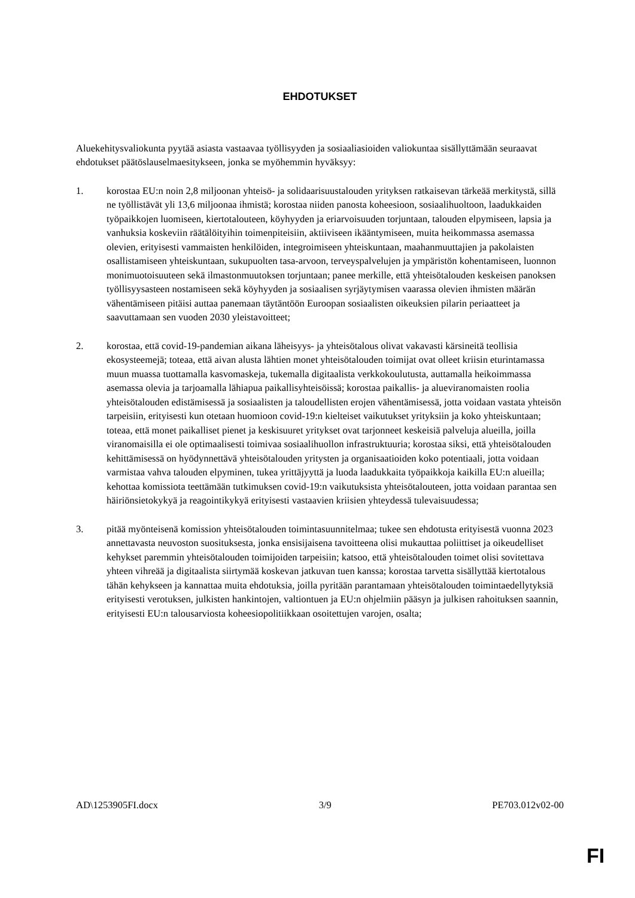EHDOTUKSET
Aluekehitysvaliokunta pyytää asiasta vastaavaa työllisyyden ja sosiaaliasioiden valiokuntaa sisällyttämään seuraavat ehdotukset päätöslauselmaesitykseen, jonka se myöhemmin hyväksyy:
1. korostaa EU:n noin 2,8 miljoonan yhteisö- ja solidaarisuustalouden yrityksen ratkaisevan tärkeää merkitystä, sillä ne työllistävät yli 13,6 miljoonaa ihmistä; korostaa niiden panosta koheesioon, sosiaalihuoltoon, laadukkaiden työpaikkojen luomiseen, kiertotalouteen, köyhyyden ja eriarvoisuuden torjuntaan, talouden elpymiseen, lapsia ja vanhuksia koskeviin räätälöityihin toimenpiteisiin, aktiiviseen ikääntymiseen, muita heikommassa asemassa olevien, erityisesti vammaisten henkilöiden, integroimiseen yhteiskuntaan, maahanmuuttajien ja pakolaisten osallistamiseen yhteiskuntaan, sukupuolten tasa-arvoon, terveyspalvelujen ja ympäristön kohentamiseen, luonnon monimuotoisuuteen sekä ilmastonmuutoksen torjuntaan; panee merkille, että yhteisötalouden keskeisen panoksen työllisyysasteen nostamiseen sekä köyhyyden ja sosiaalisen syrjäytymisen vaarassa olevien ihmisten määrän vähentämiseen pitäisi auttaa panemaan täytäntöön Euroopan sosiaalisten oikeuksien pilarin periaatteet ja saavuttamaan sen vuoden 2030 yleistavoitteet;
2. korostaa, että covid-19-pandemian aikana läheisyys- ja yhteisötalous olivat vakavasti kärsineitä teollisia ekosysteemejä; toteaa, että aivan alusta lähtien monet yhteisötalouden toimijat ovat olleet kriisin eturintamassa muun muassa tuottamalla kasvomaskeja, tukemalla digitaalista verkkokoulutusta, auttamalla heikoimmassa asemassa olevia ja tarjoamalla lähiapua paikallisyhteisöissä; korostaa paikallis- ja alueviranomaisten roolia yhteisötalouden edistämisessä ja sosiaalisten ja taloudellisten erojen vähentämisessä, jotta voidaan vastata yhteisön tarpeisiin, erityisesti kun otetaan huomioon covid-19:n kielteiset vaikutukset yrityksiin ja koko yhteiskuntaan; toteaa, että monet paikalliset pienet ja keskisuuret yritykset ovat tarjonneet keskeisiä palveluja alueilla, joilla viranomaisilla ei ole optimaalisesti toimivaa sosiaalihuollon infrastruktuuria; korostaa siksi, että yhteisötalouden kehittämisessä on hyödynnettävä yhteisötalouden yritysten ja organisaatioiden koko potentiaali, jotta voidaan varmistaa vahva talouden elpyminen, tukea yrittäjyyttä ja luoda laadukkaita työpaikkoja kaikilla EU:n alueilla; kehottaa komissiota teettämään tutkimuksen covid-19:n vaikutuksista yhteisötalouteen, jotta voidaan parantaa sen häiriönsietokykyä ja reagointikykyä erityisesti vastaavien kriisien yhteydessä tulevaisuudessa;
3. pitää myönteisenä komission yhteisötalouden toimintasuunnitelmaa; tukee sen ehdotusta erityisestä vuonna 2023 annettavasta neuvoston suosituksesta, jonka ensisijaisena tavoitteena olisi mukauttaa poliittiset ja oikeudelliset kehykset paremmin yhteisötalouden toimijoiden tarpeisiin; katsoo, että yhteisötalouden toimet olisi sovitettava yhteen vihreää ja digitaalista siirtymää koskevan jatkuvan tuen kanssa; korostaa tarvetta sisällyttää kiertotalous tähän kehykseen ja kannattaa muita ehdotuksia, joilla pyritään parantamaan yhteisötalouden toimintaedellytyksiä erityisesti verotuksen, julkisten hankintojen, valtiontuen ja EU:n ohjelmiin pääsyn ja julkisen rahoituksen saannin, erityisesti EU:n talousarviosta koheesiopolitiikkaan osoitettujen varojen, osalta;
AD\1253905FI.docx 3/9 PE703.012v02-00
FI